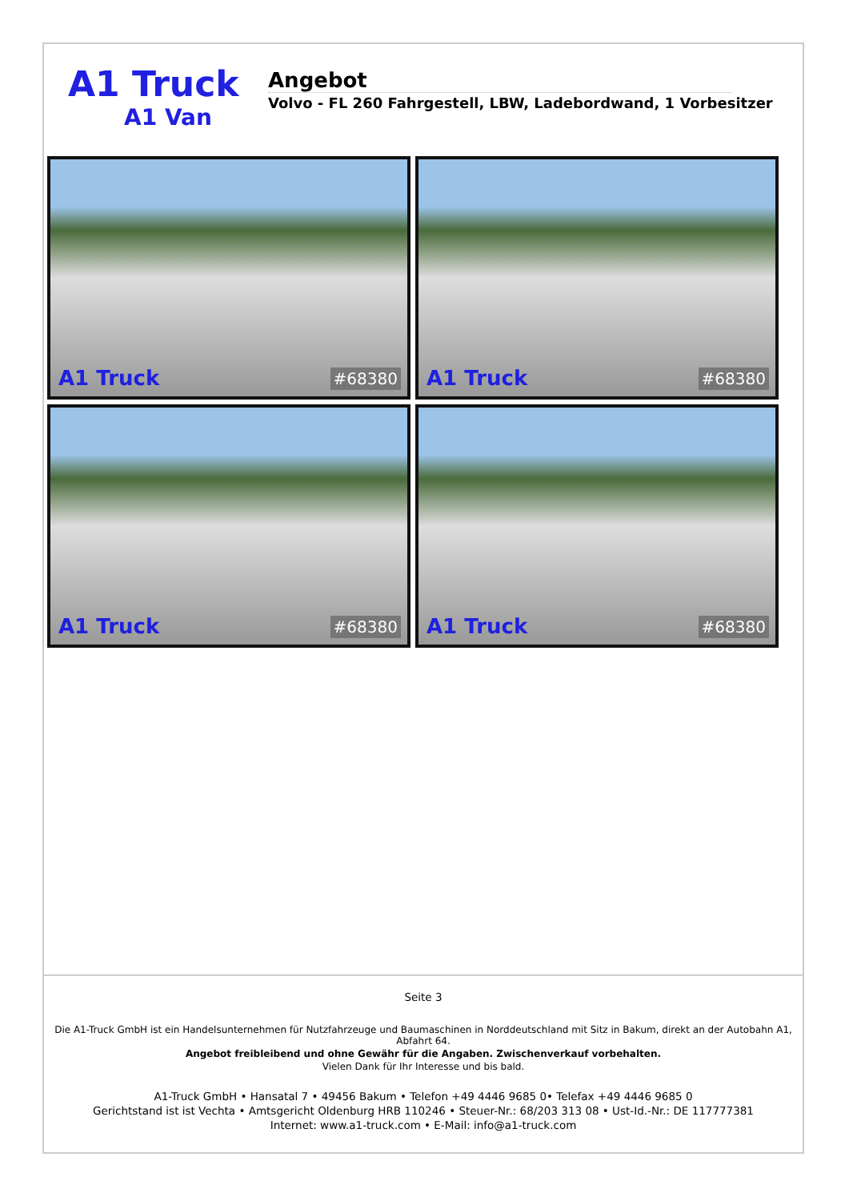A1 Truck
A1 Van
Angebot
Volvo - FL 260 Fahrgestell, LBW, Ladebordwand, 1 Vorbesitzer
A1 Truck #68380
A1 Truck #68380
A1 Truck #68380
A1 Truck #68380
Seite 3
Die A1-Truck GmbH ist ein Handelsunternehmen für Nutzfahrzeuge und Baumaschinen in Norddeutschland mit Sitz in Bakum, direkt an der Autobahn A1, Abfahrt 64.
Angebot freibleibend und ohne Gewähr für die Angaben. Zwischenverkauf vorbehalten.
Vielen Dank für Ihr Interesse und bis bald.
A1-Truck GmbH • Hansatal 7 • 49456 Bakum • Telefon +49 4446 9685 0• Telefax +49 4446 9685 0
Gerichtstand ist ist Vechta • Amtsgericht Oldenburg HRB 110246 • Steuer-Nr.: 68/203 313 08 • Ust-Id.-Nr.: DE 117777381
Internet: www.a1-truck.com • E-Mail: info@a1-truck.com